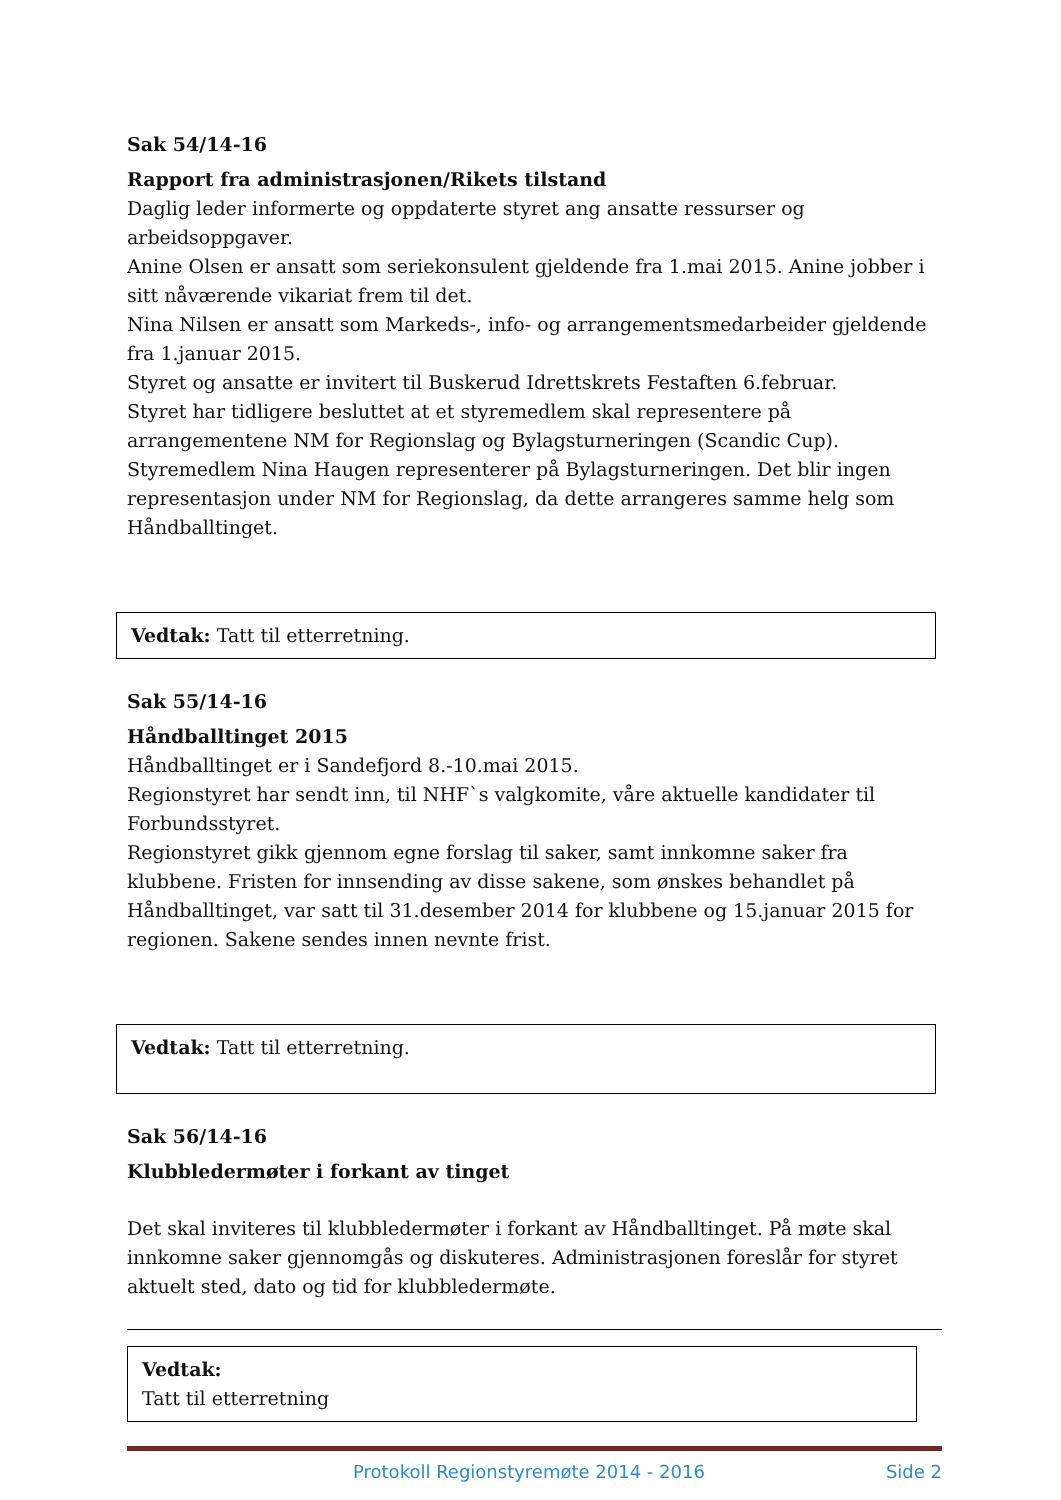Sak 54/14-16
Rapport fra administrasjonen/Rikets tilstand
Daglig leder informerte og oppdaterte styret ang ansatte ressurser og arbeidsoppgaver.
Anine Olsen er ansatt som seriekonsulent gjeldende fra 1.mai 2015. Anine jobber i sitt nåværende vikariat frem til det.
Nina Nilsen er ansatt som Markeds-, info- og arrangementsmedarbeider gjeldende fra 1.januar 2015.
Styret og ansatte er invitert til Buskerud Idrettskrets Festaften 6.februar.
Styret har tidligere besluttet at et styremedlem skal representere på arrangementene NM for Regionslag og Bylagsturneringen (Scandic Cup). Styremedlem Nina Haugen representerer på Bylagsturneringen. Det blir ingen representasjon under NM for Regionslag, da dette arrangeres samme helg som Håndballtinget.
Vedtak: Tatt til etterretning.
Sak 55/14-16
Håndballtinget 2015
Håndballtinget er i Sandefjord 8.-10.mai 2015.
Regionstyret har sendt inn, til NHF`s valgkomite, våre aktuelle kandidater til Forbundsstyret.
Regionstyret gikk gjennom egne forslag til saker, samt innkomne saker fra klubbene. Fristen for innsending av disse sakene, som ønskes behandlet på Håndballtinget, var satt til 31.desember 2014 for klubbene og 15.januar 2015 for regionen. Sakene sendes innen nevnte frist.
Vedtak: Tatt til etterretning.
Sak 56/14-16
Klubbledermøter i forkant av tinget
Det skal inviteres til klubbledermøter i forkant av Håndballtinget. På møte skal innkomne saker gjennomgås og diskuteres. Administrasjonen foreslår for styret aktuelt sted, dato og tid for klubbledermøte.
Vedtak:
Tatt til etterretning
Protokoll Regionstyremøte 2014 - 2016 Side 2